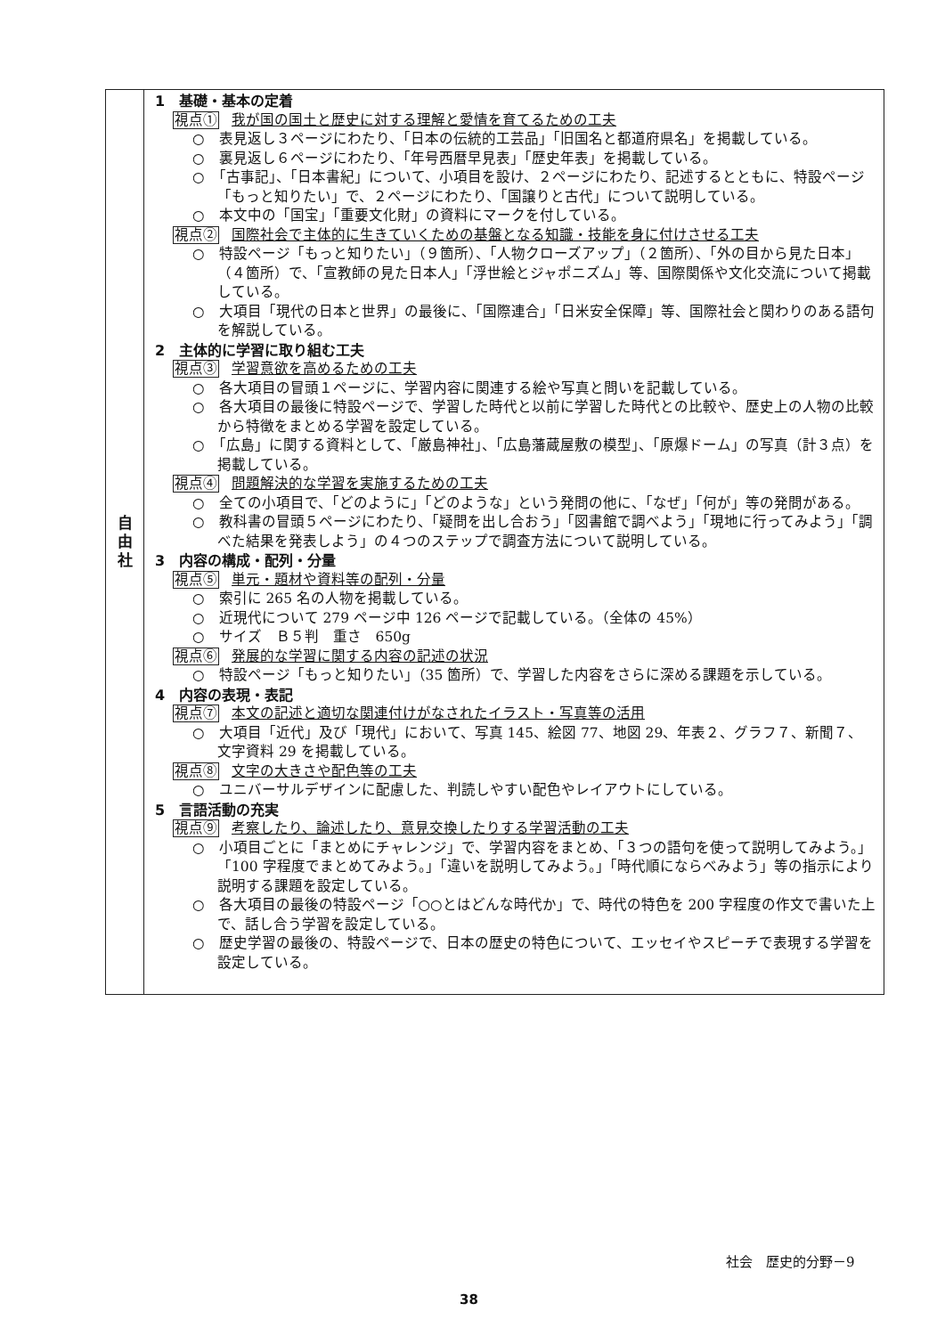| 自 由 社 | 1 基礎・基本の定着 視点① 我が国の国土と歴史に対する理解と愛情を育てるための工夫 ○ 表見返し３ページにわたり、「日本の伝統的工芸品」「旧国名と都道府県名」を掲載している。 ○ 裏見返し６ページにわたり、「年号西暦早見表」「歴史年表」を掲載している。 ○ 「古事記」、「日本書紀」について、小項目を設け、２ページにわたり、記述するとともに、特設ページ「もっと知りたい」で、２ページにわたり、「国譲りと古代」について説明している。 ○ 本文中の「国宝」「重要文化財」の資料にマークを付している。 視点② 国際社会で主体的に生きていくための基盤となる知識・技能を身に付けさせる工夫 ○ 特設ページ「もっと知りたい」（９箇所）、「人物クローズアップ」（２箇所）、「外の目から見た日本」（４箇所）で、「宣教師の見た日本人」「浮世絵とジャポニズム」等、国際関係や文化交流について掲載している。 ○ 大項目「現代の日本と世界」の最後に、「国際連合」「日米安全保障」等、国際社会と関わりのある語句を解説している。 2 主体的に学習に取り組む工夫 視点③ 学習意欲を高めるための工夫 ○ 各大項目の冒頭１ページに、学習内容に関連する絵や写真と問いを記載している。 ○ 各大項目の最後に特設ページで、学習した時代と以前に学習した時代との比較や、歴史上の人物の比較から特徴をまとめる学習を設定している。 ○ 「広島」に関する資料として、「厳島神社」、「広島藩蔵屋敷の模型」、「原爆ドーム」の写真（計３点）を掲載している。 視点④ 問題解決的な学習を実施するための工夫 ○ 全ての小項目で、「どのように」「どのような」という発問の他に、「なぜ」「何が」等の発問がある。 ○ 教科書の冒頭５ページにわたり、「疑問を出し合おう」「図書館で調べよう」「現地に行ってみよう」「調べた結果を発表しよう」の４つのステップで調査方法について説明している。 3 内容の構成・配列・分量 視点⑤ 単元・題材や資料等の配列・分量 ○ 索引に 265 名の人物を掲載している。 ○ 近現代について 279 ページ中 126 ページで記載している。（全体の 45%） ○ サイズ Ｂ５判 重さ 650g 視点⑥ 発展的な学習に関する内容の記述の状況 ○ 特設ページ「もっと知りたい」（35 箇所）で、学習した内容をさらに深める課題を示している。 4 内容の表現・表記 視点⑦ 本文の記述と適切な関連付けがなされたイラスト・写真等の活用 ○ 大項目「近代」及び「現代」において、写真 145、絵図 77、地図 29、年表２、グラフ７、新聞７、文字資料 29 を掲載している。 視点⑧ 文字の大きさや配色等の工夫 ○ ユニバーサルデザインに配慮した、判読しやすい配色やレイアウトにしている。 5 言語活動の充実 視点⑨ 考察したり、論述したり、意見交換したりする学習活動の工夫 ○ 小項目ごとに「まとめにチャレンジ」で、学習内容をまとめ、「３つの語句を使って説明してみよう。」「100 字程度でまとめてみよう。」「違いを説明してみよう。」「時代順にならべみよう」等の指示により説明する課題を設定している。 ○ 各大項目の最後の特設ページ「○○とはどんな時代か」で、時代の特色を 200 字程度の作文で書いた上で、話し合う学習を設定している。 ○ 歴史学習の最後の、特設ページで、日本の歴史の特色について、エッセイやスピーチで表現する学習を設定している。 |
社会　歴史的分野－9
38